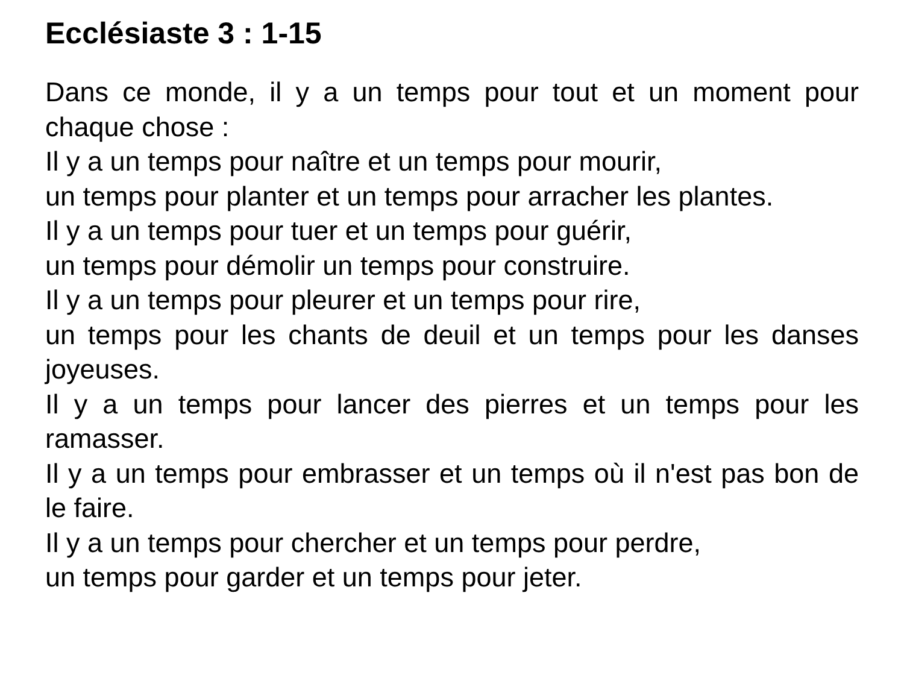Ecclésiaste 3 : 1-15
Dans ce monde, il y a un temps pour tout et un moment pour chaque chose :
Il y a un temps pour naître et un temps pour mourir,
un temps pour planter et un temps pour arracher les plantes.
Il y a un temps pour tuer et un temps pour guérir,
un temps pour démolir un temps pour construire.
Il y a un temps pour pleurer et un temps pour rire,
un temps pour les chants de deuil et un temps pour les danses joyeuses.
Il y a un temps pour lancer des pierres et un temps pour les ramasser.
Il y a un temps pour embrasser et un temps où il n'est pas bon de le faire.
Il y a un temps pour chercher et un temps pour perdre,
un temps pour garder et un temps pour jeter.